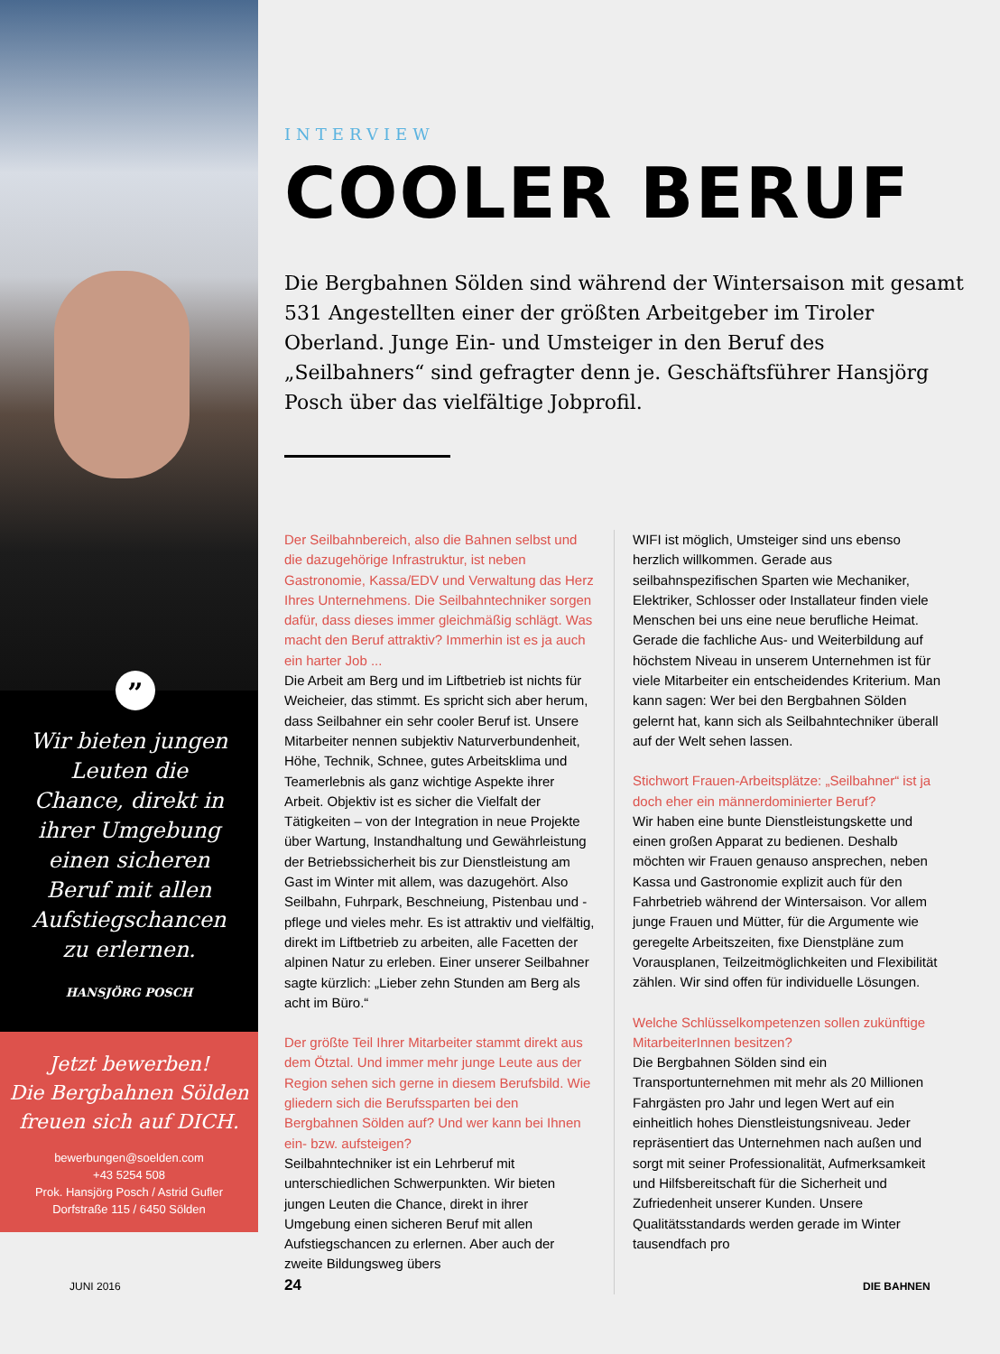”
Wir bieten jungen Leuten die Chance, direkt in ihrer Umgebung einen sicheren Beruf mit allen Aufstiegschancen zu erlernen.
HANSJÖRG POSCH
Jetzt bewerben!
Die Bergbahnen Sölden freuen sich auf DICH.
bewerbungen@soelden.com
+43 5254 508
Prok. Hansjörg Posch / Astrid Gufler
Dorfstraße 115 / 6450 Sölden
INTERVIEW
COOLER BERUF
Die Bergbahnen Sölden sind während der Wintersaison mit gesamt 531 Angestellten einer der größten Arbeitgeber im Tiroler Oberland. Junge Ein- und Umsteiger in den Beruf des „Seilbahners“ sind gefragter denn je. Geschäftsführer Hansjörg Posch über das vielfältige Jobprofil.
Der Seilbahnbereich, also die Bahnen selbst und die dazugehörige Infrastruktur, ist neben Gastronomie, Kassa/EDV und Verwaltung das Herz Ihres Unternehmens. Die Seilbahntechniker sorgen dafür, dass dieses immer gleichmäßig schlägt. Was macht den Beruf attraktiv? Immerhin ist es ja auch ein harter Job ...
Die Arbeit am Berg und im Liftbetrieb ist nichts für Weicheier, das stimmt. Es spricht sich aber herum, dass Seilbahner ein sehr cooler Beruf ist. Unsere Mitarbeiter nennen subjektiv Naturverbundenheit, Höhe, Technik, Schnee, gutes Arbeitsklima und Teamerlebnis als ganz wichtige Aspekte ihrer Arbeit. Objektiv ist es sicher die Vielfalt der Tätigkeiten – von der Integration in neue Projekte über Wartung, Instandhaltung und Gewährleistung der Betriebssicherheit bis zur Dienstleistung am Gast im Winter mit allem, was dazugehört. Also Seilbahn, Fuhrpark, Beschneiung, Pistenbau und -pflege und vieles mehr. Es ist attraktiv und vielfältig, direkt im Liftbetrieb zu arbeiten, alle Facetten der alpinen Natur zu erleben. Einer unserer Seilbahner sagte kürzlich: „Lieber zehn Stunden am Berg als acht im Büro.“
Der größte Teil Ihrer Mitarbeiter stammt direkt aus dem Ötztal. Und immer mehr junge Leute aus der Region sehen sich gerne in diesem Berufsbild. Wie gliedern sich die Berufssparten bei den Bergbahnen Sölden auf? Und wer kann bei Ihnen ein- bzw. aufsteigen?
Seilbahntechniker ist ein Lehrberuf mit unterschiedlichen Schwerpunkten. Wir bieten jungen Leuten die Chance, direkt in ihrer Umgebung einen sicheren Beruf mit allen Aufstiegschancen zu erlernen. Aber auch der zweite Bildungsweg übers
WIFI ist möglich, Umsteiger sind uns ebenso herzlich willkommen. Gerade aus seilbahnspezifischen Sparten wie Mechaniker, Elektriker, Schlosser oder Installateur finden viele Menschen bei uns eine neue berufliche Heimat. Gerade die fachliche Aus- und Weiterbildung auf höchstem Niveau in unserem Unternehmen ist für viele Mitarbeiter ein entscheidendes Kriterium. Man kann sagen: Wer bei den Bergbahnen Sölden gelernt hat, kann sich als Seilbahntechniker überall auf der Welt sehen lassen.
Stichwort Frauen-Arbeitsplätze: „Seilbahner“ ist ja doch eher ein männerdominierter Beruf?
Wir haben eine bunte Dienstleistungskette und einen großen Apparat zu bedienen. Deshalb möchten wir Frauen genauso ansprechen, neben Kassa und Gastronomie explizit auch für den Fahrbetrieb während der Wintersaison. Vor allem junge Frauen und Mütter, für die Argumente wie geregelte Arbeitszeiten, fixe Dienstpläne zum Vorausplanen, Teilzeitmöglichkeiten und Flexibilität zählen. Wir sind offen für individuelle Lösungen.
Welche Schlüsselkompetenzen sollen zukünftige MitarbeiterInnen besitzen?
Die Bergbahnen Sölden sind ein Transportunternehmen mit mehr als 20 Millionen Fahrgästen pro Jahr und legen Wert auf ein einheitlich hohes Dienstleistungsniveau. Jeder repräsentiert das Unternehmen nach außen und sorgt mit seiner Professionalität, Aufmerksamkeit und Hilfsbereitschaft für die Sicherheit und Zufriedenheit unserer Kunden. Unsere Qualitätsstandards werden gerade im Winter tausendfach pro
JUNI 2016 24 DIE BAHNEN